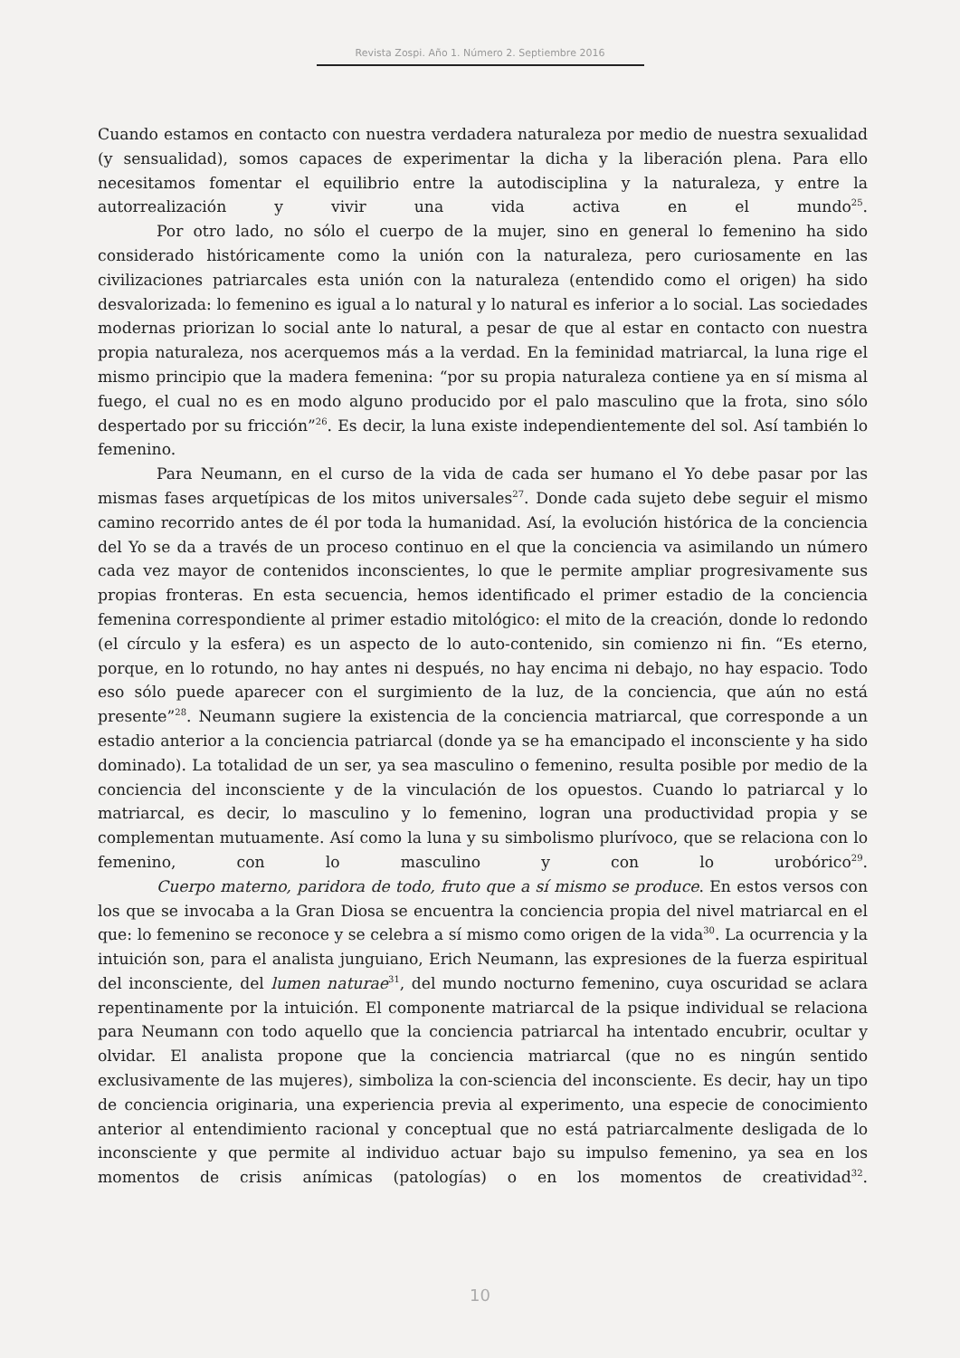Revista Zospi. Año 1. Número 2. Septiembre 2016
Cuando estamos en contacto con nuestra verdadera naturaleza por medio de nuestra sexualidad (y sensualidad), somos capaces de experimentar la dicha y la liberación plena. Para ello necesitamos fomentar el equilibrio entre la autodisciplina y la naturaleza, y entre la autorrealización y vivir una vida activa en el mundo<sup>25</sup>.
Por otro lado, no sólo el cuerpo de la mujer, sino en general lo femenino ha sido considerado históricamente como la unión con la naturaleza, pero curiosamente en las civilizaciones patriarcales esta unión con la naturaleza (entendido como el origen) ha sido desvalorizada: lo femenino es igual a lo natural y lo natural es inferior a lo social. Las sociedades modernas priorizan lo social ante lo natural, a pesar de que al estar en contacto con nuestra propia naturaleza, nos acerquemos más a la verdad. En la feminidad matriarcal, la luna rige el mismo principio que la madera femenina: “por su propia naturaleza contiene ya en sí misma al fuego, el cual no es en modo alguno producido por el palo masculino que la frota, sino sólo despertado por su fricción”<sup>26</sup>. Es decir, la luna existe independientemente del sol. Así también lo femenino.
Para Neumann, en el curso de la vida de cada ser humano el Yo debe pasar por las mismas fases arquetípicas de los mitos universales<sup>27</sup>. Donde cada sujeto debe seguir el mismo camino recorrido antes de él por toda la humanidad. Así, la evolución histórica de la conciencia del Yo se da a través de un proceso continuo en el que la conciencia va asimilando un número cada vez mayor de contenidos inconscientes, lo que le permite ampliar progresivamente sus propias fronteras. En esta secuencia, hemos identificado el primer estadio de la conciencia femenina correspondiente al primer estadio mitológico: el mito de la creación, donde lo redondo (el círculo y la esfera) es un aspecto de lo auto-contenido, sin comienzo ni fin. “Es eterno, porque, en lo rotundo, no hay antes ni después, no hay encima ni debajo, no hay espacio. Todo eso sólo puede aparecer con el surgimiento de la luz, de la conciencia, que aún no está presente”<sup>28</sup>. Neumann sugiere la existencia de la conciencia matriarcal, que corresponde a un estadio anterior a la conciencia patriarcal (donde ya se ha emancipado el inconsciente y ha sido dominado). La totalidad de un ser, ya sea masculino o femenino, resulta posible por medio de la conciencia del inconsciente y de la vinculación de los opuestos. Cuando lo patriarcal y lo matriarcal, es decir, lo masculino y lo femenino, logran una productividad propia y se complementan mutuamente. Así como la luna y su simbolismo plurívoco, que se relaciona con lo femenino, con lo masculino y con lo urobórico<sup>29</sup>.
Cuerpo materno, paridora de todo, fruto que a sí mismo se produce. En estos versos con los que se invocaba a la Gran Diosa se encuentra la conciencia propia del nivel matriarcal en el que: lo femenino se reconoce y se celebra a sí mismo como origen de la vida<sup>30</sup>. La ocurrencia y la intuición son, para el analista junguiano, Erich Neumann, las expresiones de la fuerza espiritual del inconsciente, del lumen naturae<sup>31</sup>, del mundo nocturno femenino, cuya oscuridad se aclara repentinamente por la intuición. El componente matriarcal de la psique individual se relaciona para Neumann con todo aquello que la conciencia patriarcal ha intentado encubrir, ocultar y olvidar. El analista propone que la conciencia matriarcal (que no es ningún sentido exclusivamente de las mujeres), simboliza la con-sciencia del inconsciente. Es decir, hay un tipo de conciencia originaria, una experiencia previa al experimento, una especie de conocimiento anterior al entendimiento racional y conceptual que no está patriarcalmente desligada de lo inconsciente y que permite al individuo actuar bajo su impulso femenino, ya sea en los momentos de crisis anímicas (patologías) o en los momentos de creatividad<sup>32</sup>.
10